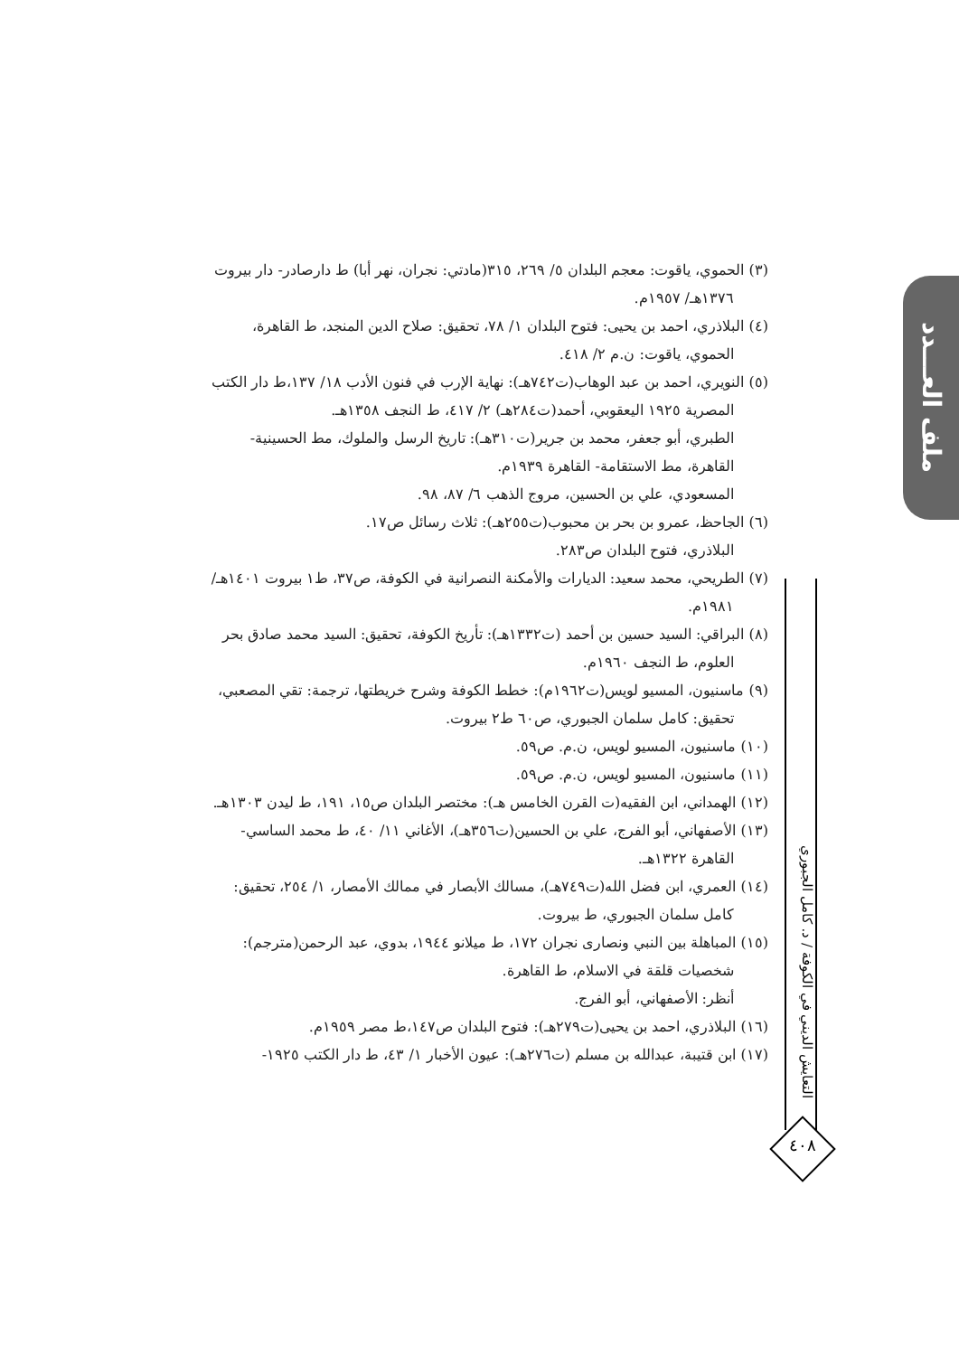(٣) الحموي، ياقوت: معجم البلدان ٥/ ٢٦٩، ٣١٥(مادتي: نجران، نهر أبا) ط دارصادر- دار بيروت ١٣٧٦هـ/ ١٩٥٧م.
(٤) البلاذري، احمد بن يحيى: فتوح البلدان ١/ ٧٨، تحقيق: صلاح الدين المنجد، ط القاهرة، الحموي، ياقوت: ن.م ٢/ ٤١٨.
(٥) النويري، احمد بن عبد الوهاب(ت٧٤٢هـ): نهاية الإرب في فنون الأدب ١٨/ ١٣٧،ط دار الكتب المصرية ١٩٢٥ اليعقوبي، أحمد(ت٢٨٤هـ) ٢/ ٤١٧، ط النجف ١٣٥٨هـ.
الطبري، أبو جعفر، محمد بن جرير(ت٣١٠هـ): تاريخ الرسل والملوك، مط الحسينية- القاهرة، مط الاستقامة- القاهرة ١٩٣٩م.
المسعودي، علي بن الحسين، مروج الذهب ٦/ ٨٧، ٩٨.
(٦) الجاحظ، عمرو بن بحر بن محبوب(ت٢٥٥هـ): ثلاث رسائل ص١٧.
البلاذري، فتوح البلدان ص٢٨٣.
(٧) الطريحي، محمد سعيد: الديارات والأمكنة النصرانية في الكوفة، ص٣٧، ط١ بيروت ١٤٠١هـ/ ١٩٨١م.
(٨) البراقي: السيد حسين بن أحمد (ت١٣٣٢هـ): تأريخ الكوفة، تحقيق: السيد محمد صادق بحر العلوم، ط النجف ١٩٦٠م.
(٩) ماسنيون، المسيو لويس(ت١٩٦٢م): خطط الكوفة وشرح خريطتها، ترجمة: تقي المصعبي، تحقيق: كامل سلمان الجبوري، ص٦٠ ط٢ بيروت.
(١٠) ماسنيون، المسيو لويس، ن.م. ص٥٩.
(١١) ماسنيون، المسيو لويس، ن.م. ص٥٩.
(١٢) الهمداني، ابن الفقيه(ت القرن الخامس هـ): مختصر البلدان ص١٥، ١٩١، ط ليدن ١٣٠٣هـ.
(١٣) الأصفهاني، أبو الفرج، علي بن الحسين(ت٣٥٦هـ)، الأغاني ١١/ ٤٠، ط محمد الساسي- القاهرة ١٣٢٢هـ.
(١٤) العمري، ابن فضل الله(ت٧٤٩هـ)، مسالك الأبصار في ممالك الأمصار، ١/ ٢٥٤، تحقيق: كامل سلمان الجبوري، ط بيروت.
(١٥) المباهلة بين النبي ونصارى نجران ١٧٢، ط ميلانو ١٩٤٤، بدوي، عبد الرحمن(مترجم): شخصيات قلقة في الاسلام، ط القاهرة.
أنظر: الأصفهاني، أبو الفرج.
(١٦) البلاذري، احمد بن يحيى(ت٢٧٩هـ): فتوح البلدان ص١٤٧،ط مصر ١٩٥٩م.
(١٧) ابن قتيبة، عبدالله بن مسلم (ت٢٧٦هـ): عيون الأخبار ١/ ٤٣، ط دار الكتب ١٩٢٥-
ملف العـــدد
التعايش الديني في الكوفة / د. كامل الجبوري
٤٠٨